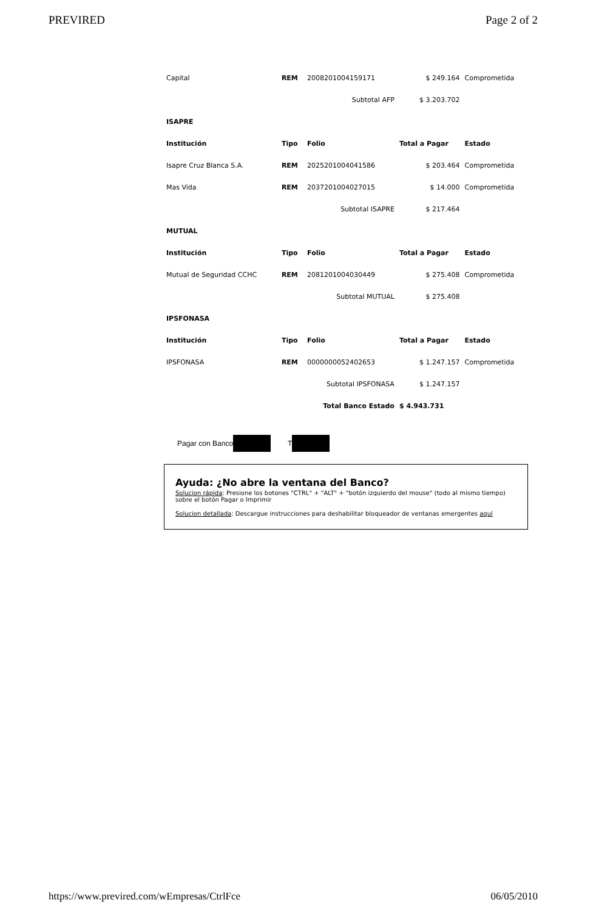PREVIRED Page 2 of 2
| Capital | REM | 2008201004159171 | $ 249.164 | Comprometida |
| | | Subtotal AFP | $ 3.203.702 | |
| ISAPRE | | | | |
| Institución | Tipo | Folio | Total a Pagar | Estado |
| Isapre Cruz Blanca S.A. | REM | 2025201004041586 | $ 203.464 | Comprometida |
| Mas Vida | REM | 2037201004027015 | $ 14.000 | Comprometida |
| | | Subtotal ISAPRE | $ 217.464 | |
| MUTUAL | | | | |
| Institución | Tipo | Folio | Total a Pagar | Estado |
| Mutual de Seguridad CCHC | REM | 2081201004030449 | $ 275.408 | Comprometida |
| | | Subtotal MUTUAL | $ 275.408 | |
| IPSFONASA | | | | |
| Institución | Tipo | Folio | Total a Pagar | Estado |
| IPSFONASA | REM | 0000000052402653 | $ 1.247.157 | Comprometida |
| | | Subtotal IPSFONASA | $ 1.247.157 | |
| | | Total Banco Estado | $ 4.943.731 | |
Pagar con Banco T
Ayuda: ¿No abre la ventana del Banco?
Solucion rápida: Presione los botones "CTRL" + "ALT" + "botón izquierdo del mouse" (todo al mismo tiempo) sobre el botón Pagar o Imprimir
Solucion detallada: Descargue instrucciones para deshabilitar bloqueador de ventanas emergentes aquí
https://www.previred.com/wEmpresas/CtrlFce 06/05/2010